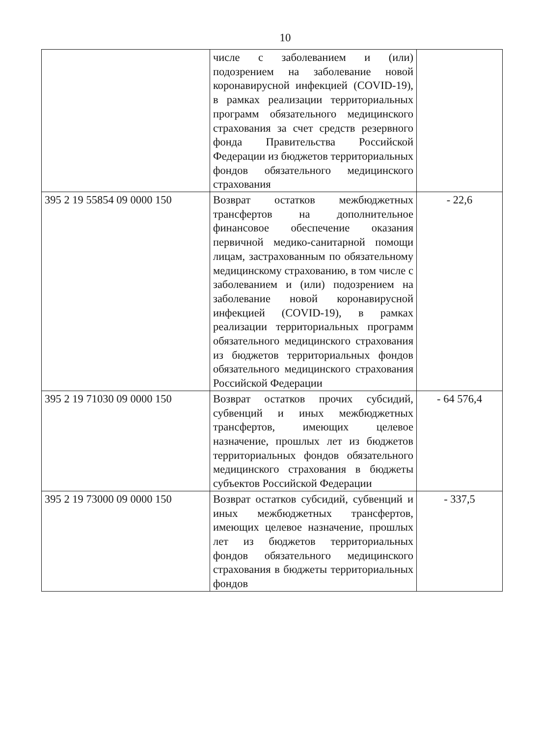10
| | числе с заболеванием и (или) подозрением на заболевание новой коронавирусной инфекцией (COVID-19), в рамках реализации территориальных программ обязательного медицинского страхования за счет средств резервного фонда Правительства Российской Федерации из бюджетов территориальных фондов обязательного медицинского страхования | |
| 395 2 19 55854 09 0000 150 | Возврат остатков межбюджетных трансфертов на дополнительное финансовое обеспечение оказания первичной медико-санитарной помощи лицам, застрахованным по обязательному медицинскому страхованию, в том числе с заболеванием и (или) подозрением на заболевание новой коронавирусной инфекцией (COVID-19), в рамках реализации территориальных программ обязательного медицинского страхования из бюджетов территориальных фондов обязательного медицинского страхования Российской Федерации | - 22,6 |
| 395 2 19 71030 09 0000 150 | Возврат остатков прочих субсидий, субвенций и иных межбюджетных трансфертов, имеющих целевое назначение, прошлых лет из бюджетов территориальных фондов обязательного медицинского страхования в бюджеты субъектов Российской Федерации | - 64 576,4 |
| 395 2 19 73000 09 0000 150 | Возврат остатков субсидий, субвенций и иных межбюджетных трансфертов, имеющих целевое назначение, прошлых лет из бюджетов территориальных фондов обязательного медицинского страхования в бюджеты территориальных фондов | - 337,5 |